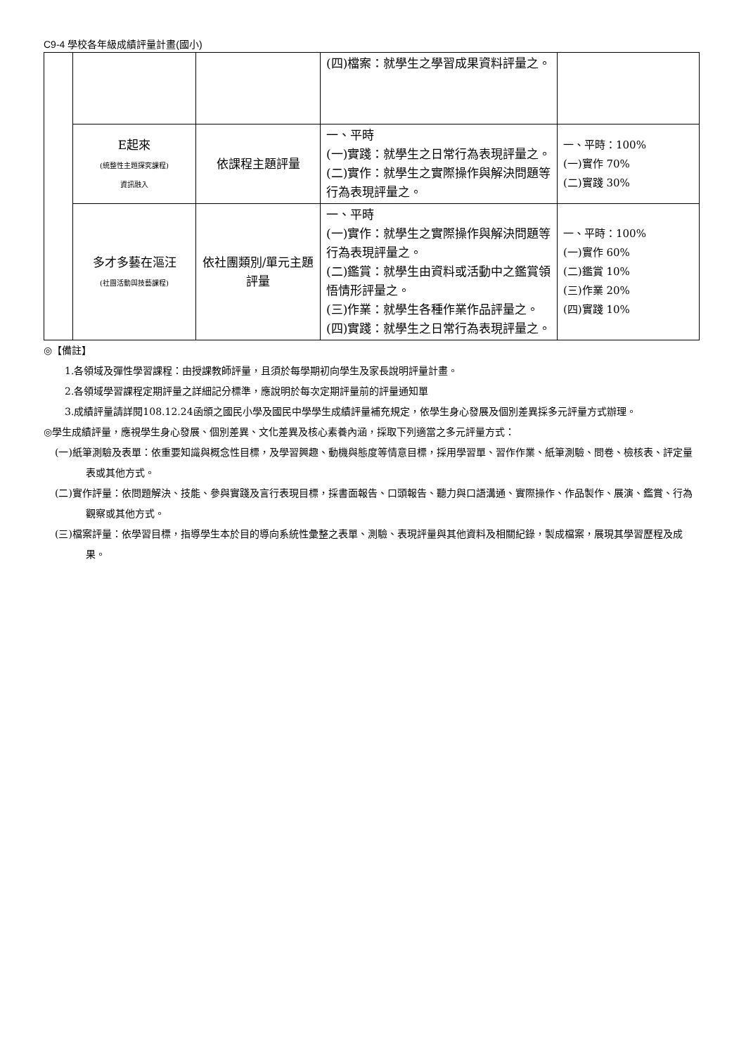C9-4 學校各年級成績評量計畫(國小)
| | | | (四)檔案：就學生之學習成果資料評量之。 | |
| | E起來 (統整性主題探究課程) 資訊融入 | 依課程主題評量 | 一、平時 (一)實踐：就學生之日常行為表現評量之。 (二)實作：就學生之實際操作與解決問題等行為表現評量之。 | 一、平時：100% (一)實作 70% (二)實踐 30% |
| | 多才多藝在漚汪 (社團活動與技藝課程) | 依社團類別/單元主題評量 | 一、平時 (一)實作：就學生之實際操作與解決問題等行為表現評量之。 (二)鑑賞：就學生由資料或活動中之鑑賞領悟情形評量之。 (三)作業：就學生各種作業作品評量之。 (四)實踐：就學生之日常行為表現評量之。 | 一、平時：100% (一)實作 60% (二)鑑賞 10% (三)作業 20% (四)實踐 10% |
◎【備註】
1.各領域及彈性學習課程：由授課教師評量，且須於每學期初向學生及家長說明評量計畫。
2.各領域學習課程定期評量之詳細記分標準，應說明於每次定期評量前的評量通知單
3.成績評量請詳閱108.12.24函頒之國民小學及國民中學學生成績評量補充規定，依學生身心發展及個別差異採多元評量方式辦理。
◎學生成績評量，應視學生身心發展、個別差異、文化差異及核心素養內涵，採取下列適當之多元評量方式：
(一)紙筆測驗及表單：依重要知識與概念性目標，及學習興趣、動機與態度等情意目標，採用學習單、習作作業、紙筆測驗、問卷、檢核表、評定量表或其他方式。
(二)實作評量：依問題解決、技能、參與實踐及言行表現目標，採書面報告、口頭報告、聽力與口語溝通、實際操作、作品製作、展演、鑑賞、行為觀察或其他方式。
(三)檔案評量：依學習目標，指導學生本於目的導向系統性彙整之表單、測驗、表現評量與其他資料及相關紀錄，製成檔案，展現其學習歷程及成果。